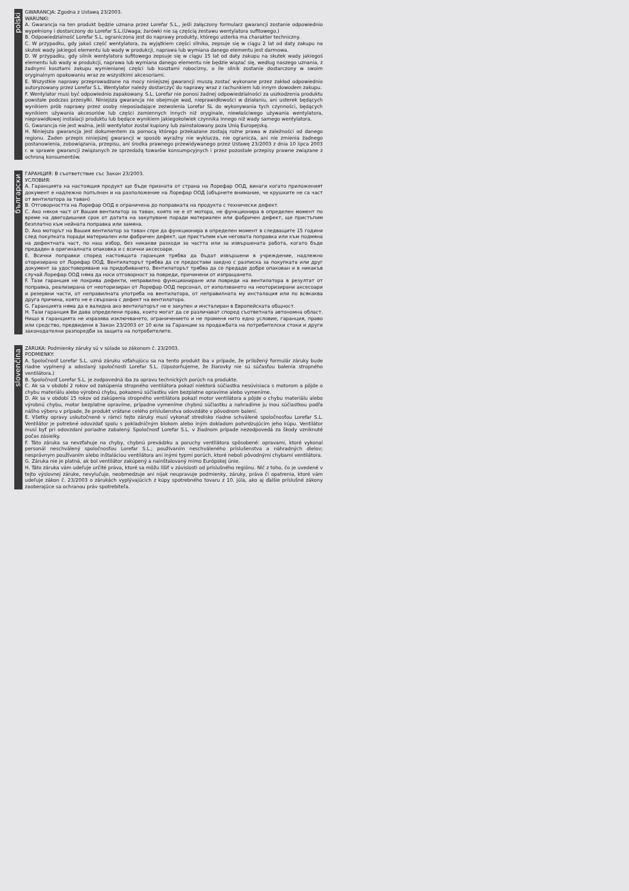polski
GWARANCJA: Zgodna z Ustawą 23/2003.
WARUNKI:
A. Gwarancja na ten produkt będzie uznana przez Lorefar S.L., jeśli załączony formularz gwarancji zostanie odpowiednio wypełniony i dostarczony do Lorefar S.L.(Uwaga; żarówki nie są częścią zestawu wentylatora sufitowego.)
B. Odpowiedzialność Lorefar S.L. ograniczona jest do naprawy produkty, którego usterka ma charakter techniczny.
C. W przypadku, gdy jakaś część wentylatora, za wyjątkiem części silnika, zepsuje się w ciągu 2 lat od daty zakupu na skutek wady jakiegoś elementu lub wady w produkcji, naprawa lub wymiana danego elementu jest darmowa.
D. W przypadku, gdy silnik wentylatora sufitowego zepsuje się w ciągu 15 lat od daty zakupu na skutek wady jakiegoś elementu lub wady w produkcji, naprawa lub wymiana danego elementu nie będzie wiązać się, według naszego uznania, z żadnymi kosztami zakupu wymienianej części lub kosztami robocizny, o ile silnik zostanie dostarczony w swoim oryginalnym opakowaniu wraz ze wszystkimi akcesoriami.
E. Wszystkie naprawy przeprowadzane na mocy niniejszej gwarancji muszą zostać wykonane przez zakład odpowiednio autoryzowany przez Lorefar S.L. Wentylator należy dostarczyć do naprawy wraz z rachunkiem lub innym dowodem zakupu.
F. Wentylator musi być odpowiednio zapakowany. S.L. Lorefar nie ponosi żadnej odpowiedzialności za uszkodzenia produktu powstałe podczas przesyłki. Niniejsza gwarancja nie obejmuje wad, nieprawidłowości w działaniu, ani usterek będących wynikiem prób naprawy przez osoby nieposiadające zezwolenia Lorefar SL do wykonywania tych czynności, będących wynikiem używania akcesoriów lub części zamiennych innych niż oryginale, niewłaściwego używania wentylatora, nieprawidłowej instalacji produktu lub będące wynikiem jakiegokolwiek czynnika innego niż wady samego wentylatora.
G. Gwarancja nie jest ważna, jeśli wentylator został kupiony lub zainstalowany poza Unią Europejską.
H. Niniejsza gwarancja jest dokumentem za pomocą którego przekazane zostają rożne prawa w zależności od danego regionu. Żaden przepis niniejszej gwarancji w sposób wyraźny nie wyklucza, nie ogranicza, ani nie zmienia żadnego postanowienia, zobowiązania, przepisu, ani środka prawnego przewidywanego przez Ustawę 23/2003 z dnia 10 lipca 2003 r. w sprawie gwarancji związanych ze sprzedażą towarów konsumpcyjnych i przez pozostałe przepisy prawne związane z ochroną konsumentów.
български
ГАРАНЦИЯ: В съответствие със Закон 23/2003.
УСЛОВИЯ:
A. Гаранцията на настоящия продукт ще бъде призната от страна на Лорефар ООД, винаги когато приложеният документ е надлежно попълнен и на разположение на Лорефар ООД (обърнете внимание, че крушките не са част от вентилатора за таван)
B. Отговорността на Лорефар ООД е ограничена до поправката на продукта с технически дефект.
C. Ако някоя част от Вашия вентилатор за таван, която не е от мотора, не функционира в определен момент по време на двегодишния срок от датата на закупуване поради материален или фабричен дефект, ще пристъпим безплатно към нейната поправка или замяна.
D. Ако моторът на Вашия вентилатор за таван спре да функционира в определен момент в следващите 15 години след покупката поради материален или фабричен дефект, ще пристъпим към неговата поправка или към подмяна на дефектната част, по наш избор, без никакви разходи за частта или за извършената работа, когато бъде предаден в оригиналната опаковка и с всички аксесоари.
E. Всички поправки според настоящата гаранция трябва да бъдат извършени в учреждение, надлежно оторизирано от Лорефар ООД. Вентилаторът трябва да се предостави заедно с разписка за покупката или друг документ за удостоверяване на придобиването. Вентилаторът трябва да се предаде добре опакован и в никакъв случай Лорефар ООД няма да носи отговорност за повреди, причинени от изпращането.
F. Тази гаранция не покрива дефекти, неправилно функциониране или повреди на вентилатора в резултат от поправка, реализирана от неоторизиран от Лорефар ООД персонал, от използването на неоторизирани аксесоари и резервни части, от неправилната употреба на вентилатора, от неправилната му инсталация или по всякаква друга причина, която не е свързана с дефект на вентилатора.
G. Гаранцията няма да е валидна ако вентилаторът не е закупен и инсталиран в Европейската общност.
H. Тази гаранция Ви дава определени права, които могат да се различават според съответната автономна област. Нищо в гаранцията не изразява изключването, ограничението и не променя нито едно условие, гаранция, право или средство, предвидени в Закон 23/2003 от 10 юли за Гаранции за продажбата на потребителски стоки и други законодателни разпоредби за защита на потребителите.
slovenčina
ZÁRUKA: Podmienky záruky sú v súlade so zákonom č. 23/2003.
PODMIENKY:
A. Spoločnosť Lorefar S.L. uzná záruku vzťahujúcu sa na tento produkt iba v prípade, že priložený formulár záruky bude riadne vyplnený a odoslaný spoločnosti Lorefar S.L. (Upozorňujeme, že žiarovky nie sú súčasťou balenia stropného ventilátora.)
B. Spoločnosť Lorefar S.L. je zodpovedná iba za opravu technických porúch na produkte.
C. Ak sa v období 2 rokov od zakúpenia stropného ventilátora pokazí niektorá súčiastka nesúvisiaca s motorom a pôjde o chybu materiálu alebo výrobnú chybu, pokazenú súčiastku vám bezplatne opravíme alebo vymeníme.
D. Ak sa v období 15 rokov od zakúpenia stropného ventilátora pokazí motor ventilátora a pôjde o chybu materiálu alebo výrobnú chybu, motor bezplatne opravíme, prípadne vymeníme chybnú súčiastku a nahradíme ju inou súčiastkou podľa nášho výberu v prípade, že produkt vrátane celého príslušenstva odovzdáte v pôvodnom balení.
E. Všetky opravy uskutočnené v rámci tejto záruky musí vykonať stredisko riadne schválené spoločnosťou Lorefar S.L. Ventilátor je potrebné odovzdať spolu s pokladničným blokom alebo iným dokladom potvrdzujúcim jeho kúpu. Ventilátor musí byť pri odovzdaní poriadne zabalený. Spoločnosť Lorefar S.L. v žiadnom prípade nezodpovedá za škody vzniknuté počas zásielky.
F. Táto záruka sa nevzťahuje na chyby, chybnú prevádzku a poruchy ventilátora spôsobené: opravami, ktoré vykonal personál neschválený spoločnosťou Lorefar S.L.; používaním neschváleného príslušenstva a náhradných dielov; nesprávnym používaním alebo inštaláciou ventilátora ani inými typmi porúch, ktoré neboli pôvodnými chybami ventilátora.
G. Záruka nie je platná, ak bol ventilátor zakúpený a nainštalovaný mimo Európskej únie.
H. Táto záruka vám udeľuje určité práva, ktoré sa môžu líšiť v závislosti od príslušného regiónu. Nič z toho, čo je uvedené v tejto výslovnej záruke, nevylučuje, neobmedzuje ani nijak neupravuje podmienky, záruky, práva či opatrenia, ktoré vám udeľuje zákon č. 23/2003 o zárukách vyplývajúcich z kúpy spotrebného tovaru z 10. júla, ako aj ďalšie príslušné zákony zaoberajúce sa ochranou práv spotrebiteľa.